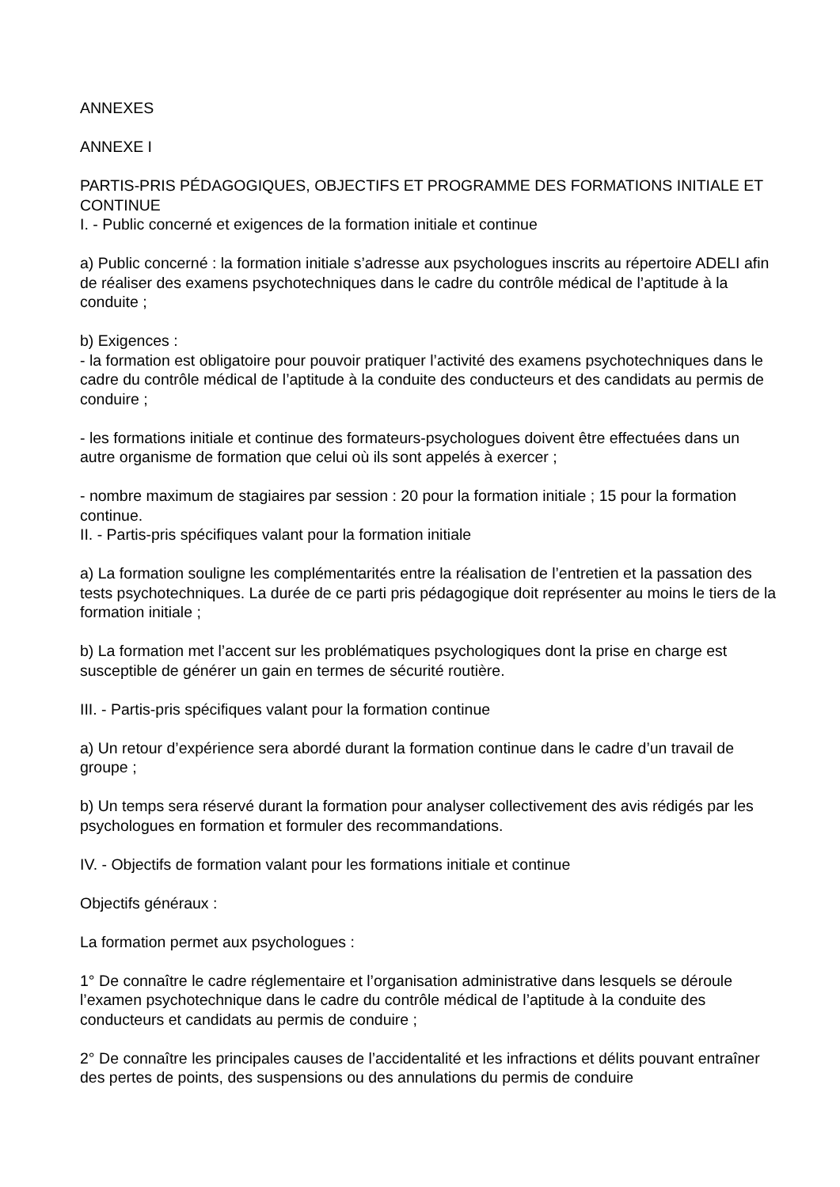ANNEXES
ANNEXE I
PARTIS-PRIS PÉDAGOGIQUES, OBJECTIFS ET PROGRAMME DES FORMATIONS INITIALE ET CONTINUE
I. - Public concerné et exigences de la formation initiale et continue
a) Public concerné : la formation initiale s’adresse aux psychologues inscrits au répertoire ADELI afin de réaliser des examens psychotechniques dans le cadre du contrôle médical de l’aptitude à la conduite ;
b) Exigences :
- la formation est obligatoire pour pouvoir pratiquer l’activité des examens psychotechniques dans le cadre du contrôle médical de l’aptitude à la conduite des conducteurs et des candidats au permis de conduire ;
- les formations initiale et continue des formateurs-psychologues doivent être effectuées dans un autre organisme de formation que celui où ils sont appelés à exercer ;
- nombre maximum de stagiaires par session : 20 pour la formation initiale ; 15 pour la formation continue.
II. - Partis-pris spécifiques valant pour la formation initiale
a) La formation souligne les complémentarités entre la réalisation de l’entretien et la passation des tests psychotechniques. La durée de ce parti pris pédagogique doit représenter au moins le tiers de la formation initiale ;
b) La formation met l’accent sur les problématiques psychologiques dont la prise en charge est susceptible de générer un gain en termes de sécurité routière.
III. - Partis-pris spécifiques valant pour la formation continue
a) Un retour d’expérience sera abordé durant la formation continue dans le cadre d’un travail de groupe ;
b) Un temps sera réservé durant la formation pour analyser collectivement des avis rédigés par les psychologues en formation et formuler des recommandations.
IV. - Objectifs de formation valant pour les formations initiale et continue
Objectifs généraux :
La formation permet aux psychologues :
1° De connaître le cadre réglementaire et l’organisation administrative dans lesquels se déroule l’examen psychotechnique dans le cadre du contrôle médical de l’aptitude à la conduite des conducteurs et candidats au permis de conduire ;
2° De connaître les principales causes de l’accidentalité et les infractions et délits pouvant entraîner des pertes de points, des suspensions ou des annulations du permis de conduire